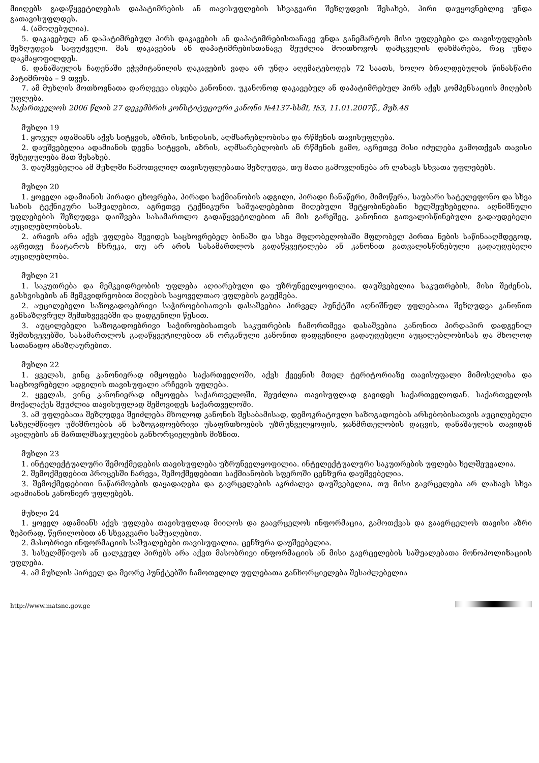მიიღებს გადაწყვეტილებას დაპატიმრების ან თავისუფლების სხვაგვარი შეზღუდვის შესახებ, პირი დაუყოვნებლივ უნდა გათავისუფლდეს.
4. (ამოღებულია).
5. დაკავებულ ან დაპატიმრებულ პირს დაკავების ან დაპატიმრებისთანავე უნდა განემარტოს მისი უფლებები და თავისუფლების შეზღუდვის საფუძველი. მას დაკავების ან დაპატიმრებისთანავე შეუძლია მოითხოვოს დამცველის დახმარება, რაც უნდა დაკმაყოფილდეს.
6. დანაშაულის ჩადენაში ეჭვმიტანილის დაკავების ვადა არ უნდა აღემატებოდეს 72 საათს, ხოლო ბრალდებულის წინასწარი პატიმრობა – 9 თვეს.
7. ამ მუხლის მოთხოვნათა დარღვევა ისჯება კანონით. უკანონოდ დაკავებულ ან დაპატიმრებულ პირს აქვს კომპენსაციის მიღების უფლება.
საქართველოს 2006 წლის 27 დეკემბრის კონსტიტუციური კანონი №4137-სსმI, №3, 11.01.2007წ., მუხ.48
მუხლი 19
1. ყოველ ადამიანს აქვს სიტყვის, აზრის, სინდისის, აღმსარებლობისა და რწმენის თავისუფლება.
2. დაუშვებელია ადამიანის დევნა სიტყვის, აზრის, აღმსარებლობის ან რწმენის გამო, აგრეთვე მისი იძულება გამოთქვას თავისი შეხედულება მათ შესახებ.
3. დაუშვებელია ამ მუხლში ჩამოთვლილ თავისუფლებათა შეზღუდვა, თუ მათი გამოვლინება არ ლახავს სხვათა უფლებებს.
მუხლი 20
1. ყოველი ადამიანის პირადი ცხოვრება, პირადი საქმიანობის ადგილი, პირადი ჩანაწერი, მიმოწერა, საუბარი სატელეფონო და სხვა სახის ტექნიკური საშუალებით, აგრეთვე ტექნიკური საშუალებებით მიღებული შეტყობინებანი ხელშეუხებელია. აღნიშნული უფლებების შეზღუდვა დაიშვება სასამართლო გადაწყვეტილებით ან მის გარეშეც, კანონით გათვალისწინებული გადაუდებელი აუცილებლობისას.
2. არავის არა აქვს უფლება შევიდეს საცხოვრებელ ბინაში და სხვა მფლობელობაში მფლობელ პირთა ნების საწინააღმდეგოდ, აგრეთვე ჩაატაროს ჩხრეკა, თუ არ არის სასამართლოს გადაწყვეტილება ან კანონით გათვალისწინებული გადაუდებელი აუცილებლობა.
მუხლი 21
1. საკუთრება და მემკვიდრეობის უფლება აღიარებული და უზრუნველყოფილია. დაუშვებელია საკუთრების, მისი შეძენის, გასხვისების ან მემკვიდრეობით მიღების საყოველთაო უფლების გაუქმება.
2. აუცილებელი საზოგადოებრივი საჭიროებისათვის დასაშვებია პირველ პუნქტში აღნიშნულ უფლებათა შეზღუდვა კანონით განსაზღვრულ შემთხვევებში და დადგენილი წესით.
3. აუცილებელი საზოგადოებრივი საჭიროებისათვის საკუთრების ჩამორთმევა დასაშვებია კანონით პირდაპირ დადგენილ შემთხვევებში, სასამართლოს გადაწყვეტილებით ან ორგანული კანონით დადგენილი გადაუდებელი აუცილებლობისას და მხოლოდ სათანადო ანაზღაურებით.
მუხლი 22
1. ყველას, ვინც კანონიერად იმყოფება საქართველოში, აქვს ქვეყნის მთელ ტერიტორიაზე თავისუფალი მიმოსვლისა და საცხოვრებელი ადგილის თავისუფალი არჩევის უფლება.
2. ყველას, ვინც კანონიერად იმყოფება საქართველოში, შეუძლია თავისუფლად გავიდეს საქართველოდან. საქართველოს მოქალაქეს შეუძლია თავისუფლად შემოვიდეს საქართველოში.
3. ამ უფლებათა შეზღუდვა შეიძლება მხოლოდ კანონის შესაბამისად, დემოკრატიული საზოგადოების არსებობისათვის აუცილებელი სახელმწიფო უშიშროების ან საზოგადოებრივი უსაფრთხოების უზრუნველყოფის, ჯანმრთელობის დაცვის, დანაშაულის თავიდან აცილების ან მართლმსაჯულების განხორციელების მიზნით.
მუხლი 23
1. ინტელექტუალური შემოქმედების თავისუფლება უზრუნველყოფილია. ინტელექტუალური საკუთრების უფლება ხელშეუვალია.
2. შემოქმედებით პროცესში ჩარევა, შემოქმედებითი საქმიანობის სფეროში ცენზურა დაუშვებელია.
3. შემოქმედებითი ნაწარმოების დაყადაღება და გავრცელების აკრძალვა დაუშვებელია, თუ მისი გავრცელება არ ლახავს სხვა ადამიანის კანონიერ უფლებებს.
მუხლი 24
1. ყოველ ადამიანს აქვს უფლება თავისუფლად მიიღოს და გაავრცელოს ინფორმაცია, გამოთქვას და გაავრცელოს თავისი აზრი ზეპირად, წერილობით ან სხვაგვარი საშუალებით.
2. მასობრივი ინფორმაციის საშუალებები თავისუფალია. ცენზურა დაუშვებელია.
3. სახელმწიფოს ან ცალკეულ პირებს არა აქვთ მასობრივი ინფორმაციის ან მისი გავრცელების საშუალებათა მონოპოლიზაციის უფლება.
4. ამ მუხლის პირველ და მეორე პუნქტებში ჩამოთვლილ უფლებათა განხორციელება შესაძლებელია
http://www.matsne.gov.ge